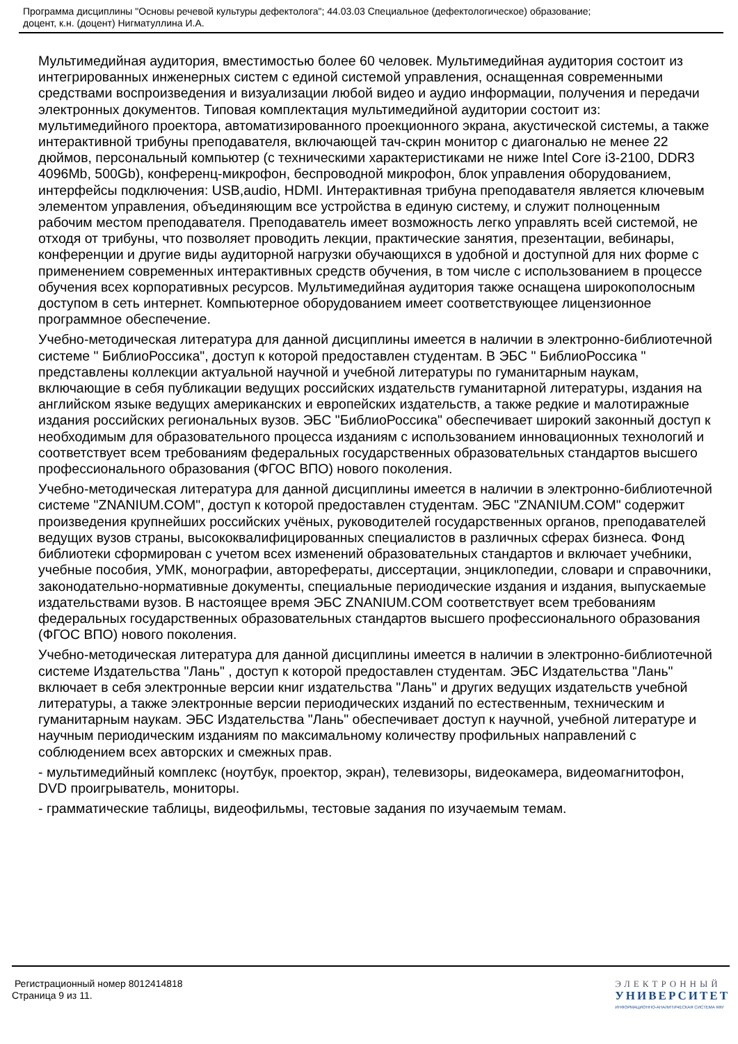Программа дисциплины "Основы речевой культуры дефектолога"; 44.03.03 Специальное (дефектологическое) образование;
доцент, к.н. (доцент) Нигматуллина И.А.
Мультимедийная аудитория, вместимостью более 60 человек. Мультимедийная аудитория состоит из интегрированных инженерных систем с единой системой управления, оснащенная современными средствами воспроизведения и визуализации любой видео и аудио информации, получения и передачи электронных документов. Типовая комплектация мультимедийной аудитории состоит из: мультимедийного проектора, автоматизированного проекционного экрана, акустической системы, а также интерактивной трибуны преподавателя, включающей тач-скрин монитор с диагональю не менее 22 дюймов, персональный компьютер (с техническими характеристиками не ниже Intel Core i3-2100, DDR3 4096Mb, 500Gb), конференц-микрофон, беспроводной микрофон, блок управления оборудованием, интерфейсы подключения: USB,audio, HDMI. Интерактивная трибуна преподавателя является ключевым элементом управления, объединяющим все устройства в единую систему, и служит полноценным рабочим местом преподавателя. Преподаватель имеет возможность легко управлять всей системой, не отходя от трибуны, что позволяет проводить лекции, практические занятия, презентации, вебинары, конференции и другие виды аудиторной нагрузки обучающихся в удобной и доступной для них форме с применением современных интерактивных средств обучения, в том числе с использованием в процессе обучения всех корпоративных ресурсов. Мультимедийная аудитория также оснащена широкополосным доступом в сеть интернет. Компьютерное оборудованием имеет соответствующее лицензионное программное обеспечение.
Учебно-методическая литература для данной дисциплины имеется в наличии в электронно-библиотечной системе " БиблиоРоссика", доступ к которой предоставлен студентам. В ЭБС " БиблиоРоссика " представлены коллекции актуальной научной и учебной литературы по гуманитарным наукам, включающие в себя публикации ведущих российских издательств гуманитарной литературы, издания на английском языке ведущих американских и европейских издательств, а также редкие и малотиражные издания российских региональных вузов. ЭБС "БиблиоРоссика" обеспечивает широкий законный доступ к необходимым для образовательного процесса изданиям с использованием инновационных технологий и соответствует всем требованиям федеральных государственных образовательных стандартов высшего профессионального образования (ФГОС ВПО) нового поколения.
Учебно-методическая литература для данной дисциплины имеется в наличии в электронно-библиотечной системе "ZNANIUM.COM", доступ к которой предоставлен студентам. ЭБС "ZNANIUM.COM" содержит произведения крупнейших российских учёных, руководителей государственных органов, преподавателей ведущих вузов страны, высококвалифицированных специалистов в различных сферах бизнеса. Фонд библиотеки сформирован с учетом всех изменений образовательных стандартов и включает учебники, учебные пособия, УМК, монографии, авторефераты, диссертации, энциклопедии, словари и справочники, законодательно-нормативные документы, специальные периодические издания и издания, выпускаемые издательствами вузов. В настоящее время ЭБС ZNANIUM.COM соответствует всем требованиям федеральных государственных образовательных стандартов высшего профессионального образования (ФГОС ВПО) нового поколения.
Учебно-методическая литература для данной дисциплины имеется в наличии в электронно-библиотечной системе Издательства "Лань" , доступ к которой предоставлен студентам. ЭБС Издательства "Лань" включает в себя электронные версии книг издательства "Лань" и других ведущих издательств учебной литературы, а также электронные версии периодических изданий по естественным, техническим и гуманитарным наукам. ЭБС Издательства "Лань" обеспечивает доступ к научной, учебной литературе и научным периодическим изданиям по максимальному количеству профильных направлений с соблюдением всех авторских и смежных прав.
- мультимедийный комплекс (ноутбук, проектор, экран), телевизоры, видеокамера, видеомагнитофон, DVD проигрыватель, мониторы.
- грамматические таблицы, видеофильмы, тестовые задания по изучаемым темам.
Регистрационный номер 8012414818
Страница 9 из 11.
ЭЛЕКТРОННЫЙ
УНИВЕРСИТЕТ
ИНФОРМАЦИОННО-АНАЛИТИЧЕСКАЯ СИСТЕМА КФУ